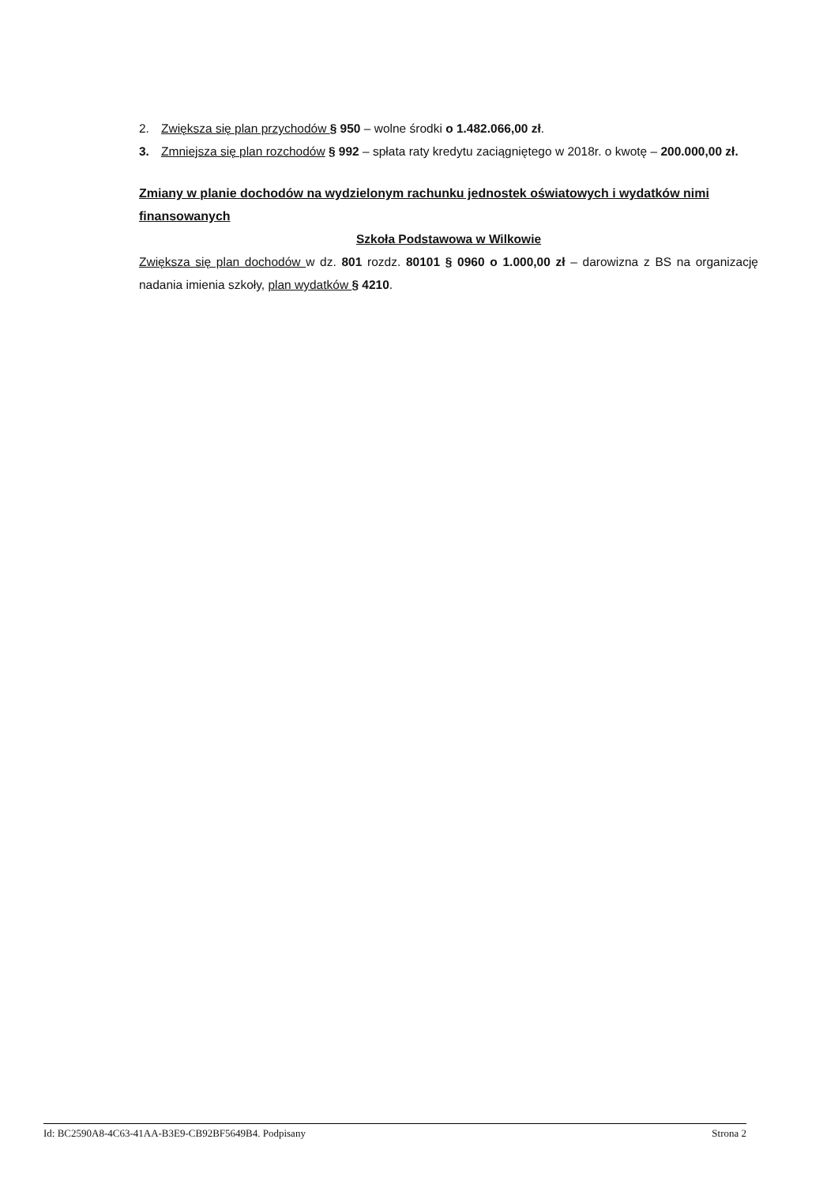2. Zwiększa się plan przychodów § 950 – wolne środki o 1.482.066,00 zł.
3. Zmniejsza się plan rozchodów § 992 – spłata raty kredytu zaciągniętego w 2018r. o kwotę – 200.000,00 zł.
Zmiany w planie dochodów na wydzielonym rachunku jednostek oświatowych i wydatków nimi finansowanych
Szkoła Podstawowa w Wilkowie
Zwiększa się plan dochodów w dz. 801 rozdz. 80101 § 0960 o 1.000,00 zł – darowizna z BS na organizację nadania imienia szkoły, plan wydatków § 4210.
Id: BC2590A8-4C63-41AA-B3E9-CB92BF5649B4. Podpisany Strona 2